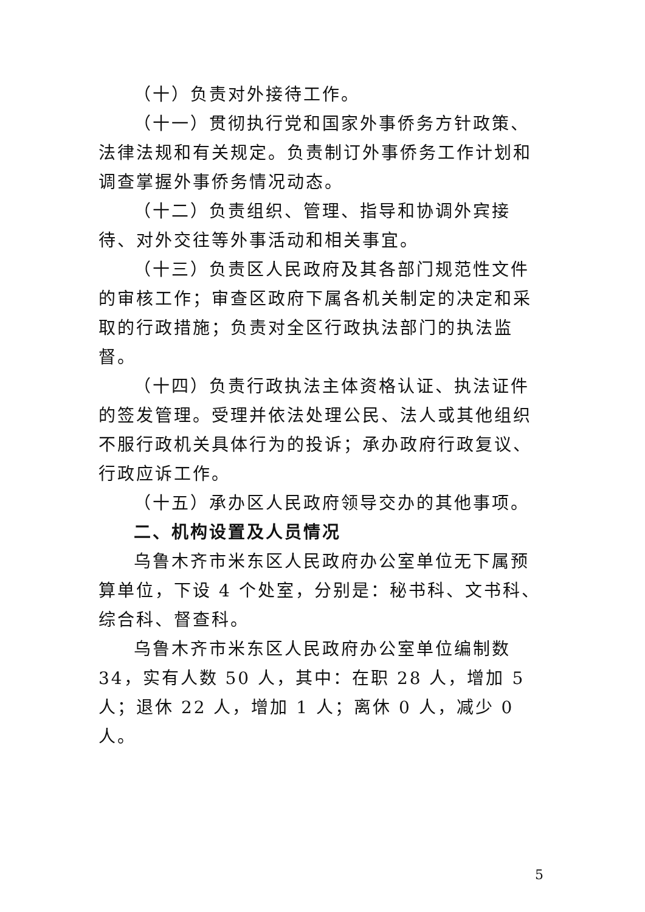（十）负责对外接待工作。
（十一）贯彻执行党和国家外事侨务方针政策、法律法规和有关规定。负责制订外事侨务工作计划和调查掌握外事侨务情况动态。
（十二）负责组织、管理、指导和协调外宾接待、对外交往等外事活动和相关事宜。
（十三）负责区人民政府及其各部门规范性文件的审核工作；审查区政府下属各机关制定的决定和采取的行政措施；负责对全区行政执法部门的执法监督。
（十四）负责行政执法主体资格认证、执法证件的签发管理。受理并依法处理公民、法人或其他组织不服行政机关具体行为的投诉；承办政府行政复议、行政应诉工作。
（十五）承办区人民政府领导交办的其他事项。
二、机构设置及人员情况
乌鲁木齐市米东区人民政府办公室单位无下属预算单位，下设 4 个处室，分别是：秘书科、文书科、综合科、督查科。
乌鲁木齐市米东区人民政府办公室单位编制数 34，实有人数 50 人，其中：在职 28 人，增加 5 人；退休 22 人，增加 1 人；离休 0 人，减少 0 人。
5